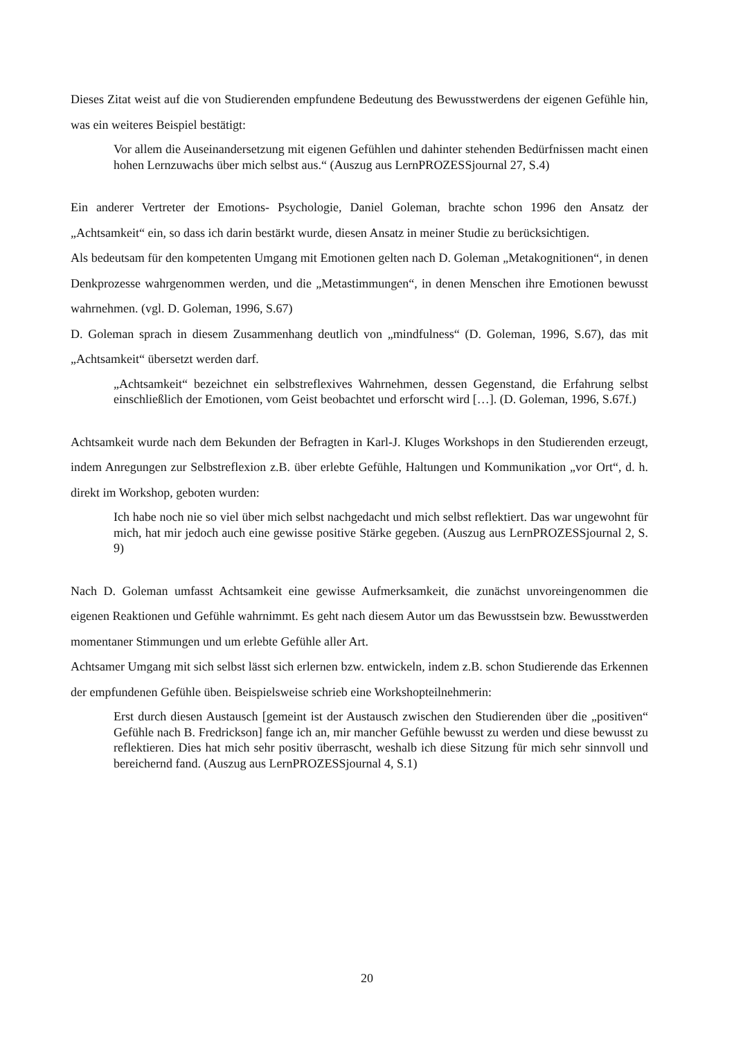Dieses Zitat weist auf die von Studierenden empfundene Bedeutung des Bewusstwerdens der eigenen Gefühle hin, was ein weiteres Beispiel bestätigt:
Vor allem die Auseinandersetzung mit eigenen Gefühlen und dahinter stehenden Bedürfnissen macht einen hohen Lernzuwachs über mich selbst aus.“ (Auszug aus LernPROZESSjournal 27, S.4)
Ein anderer Vertreter der Emotions- Psychologie, Daniel Goleman, brachte schon 1996 den Ansatz der „Achtsamkeit“ ein, so dass ich darin bestärkt wurde, diesen Ansatz in meiner Studie zu berücksichtigen.
Als bedeutsam für den kompetenten Umgang mit Emotionen gelten nach D. Goleman „Metakognitionen“, in denen Denkprozesse wahrgenommen werden, und die „Metastimmungen“, in denen Menschen ihre Emotionen bewusst wahrnehmen. (vgl. D. Goleman, 1996, S.67)
D. Goleman sprach in diesem Zusammenhang deutlich von „mindfulness“ (D. Goleman, 1996, S.67), das mit „Achtsamkeit“ übersetzt werden darf.
„Achtsamkeit“ bezeichnet ein selbstreflexives Wahrnehmen, dessen Gegenstand, die Erfahrung selbst einschließlich der Emotionen, vom Geist beobachtet und erforscht wird […]. (D. Goleman, 1996, S.67f.)
Achtsamkeit wurde nach dem Bekunden der Befragten in Karl-J. Kluges Workshops in den Studierenden erzeugt, indem Anregungen zur Selbstreflexion z.B. über erlebte Gefühle, Haltungen und Kommunikation „vor Ort“, d. h. direkt im Workshop, geboten wurden:
Ich habe noch nie so viel über mich selbst nachgedacht und mich selbst reflektiert. Das war ungewohnt für mich, hat mir jedoch auch eine gewisse positive Stärke gegeben. (Auszug aus LernPROZESSjournal 2, S. 9)
Nach D. Goleman umfasst Achtsamkeit eine gewisse Aufmerksamkeit, die zunächst unvoreingenommen die eigenen Reaktionen und Gefühle wahrnimmt. Es geht nach diesem Autor um das Bewusstsein bzw. Bewusstwerden momentaner Stimmungen und um erlebte Gefühle aller Art.
Achtsamer Umgang mit sich selbst lässt sich erlernen bzw. entwickeln, indem z.B. schon Studierende das Erkennen der empfundenen Gefühle üben. Beispielsweise schrieb eine Workshopteilnehmerin:
Erst durch diesen Austausch [gemeint ist der Austausch zwischen den Studierenden über die „positiven“ Gefühle nach B. Fredrickson] fange ich an, mir mancher Gefühle bewusst zu werden und diese bewusst zu reflektieren. Dies hat mich sehr positiv überrascht, weshalb ich diese Sitzung für mich sehr sinnvoll und bereichernd fand. (Auszug aus LernPROZESSjournal 4, S.1)
20